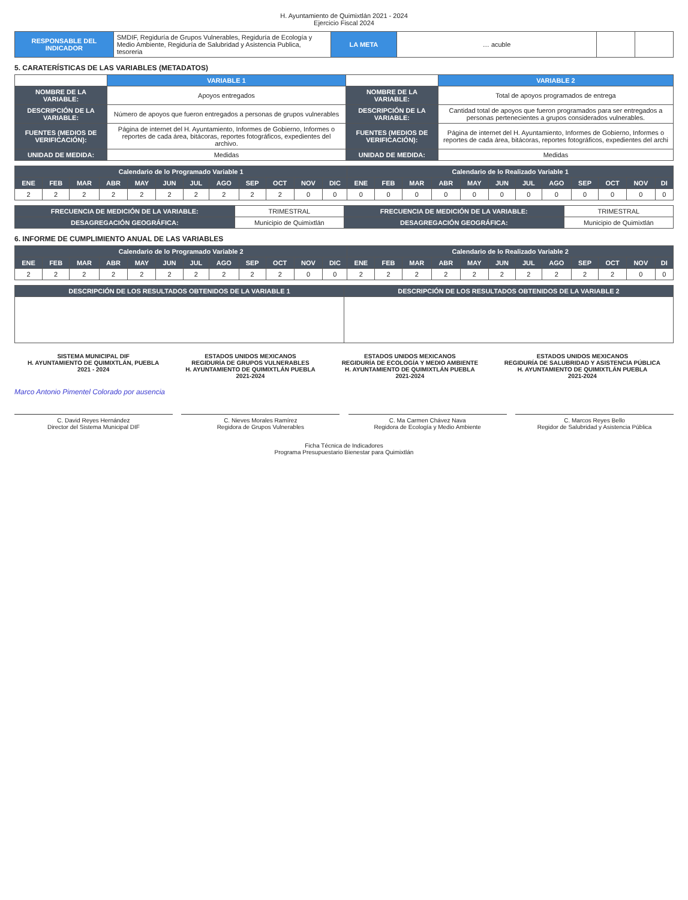H. Ayuntamiento de Quimixtlán 2021 - 2024
Ejercicio Fiscal 2024
| RESPONSABLE DEL INDICADOR | SMDIF, Regiduría de Grupos Vulnerables, Regiduría de Ecología y Medio Ambiente, Regiduría de Salubridad y Asistencia Publica, tesoreria | LA META | … acuble | | |
5. CARATERÍSTICAS DE LAS VARIABLES (METADATOS)
| | VARIABLE 1 | | VARIABLE 2 |
| NOMBRE DE LA VARIABLE: | Apoyos entregados | NOMBRE DE LA VARIABLE: | Total de apoyos programados de entrega |
| DESCRIPCIÓN DE LA VARIABLE: | Número de apoyos que fueron entregados a personas de grupos vulnerables | DESCRIPCIÓN DE LA VARIABLE: | Cantidad total de apoyos que fueron programados para ser entregados a personas pertenecientes a grupos considerados vulnerables. |
| FUENTES (MEDIOS DE VERIFICACIÓN): | Página de internet del H. Ayuntamiento, Informes de Gobierno, Informes o reportes de cada área, bitácoras, reportes fotográficos, expedientes del archivo. | FUENTES (MEDIOS DE VERIFICACIÓN): | Página de internet del H. Ayuntamiento, Informes de Gobierno, Informes o reportes de cada área, bitácoras, reportes fotográficos, expedientes del archi |
| UNIDAD DE MEDIDA: | Medidas | UNIDAD DE MEDIDA: | Medidas |
| Calendario de lo Programado Variable 1 | | | | | | | | | | | | Calendario de lo Realizado Variable 1 | | | | | | | | | | | |
| --- | --- | --- | --- | --- | --- | --- | --- | --- | --- | --- | --- | --- | --- | --- | --- | --- | --- | --- | --- | --- | --- | --- | --- |
| ENE | FEB | MAR | ABR | MAY | JUN | JUL | AGO | SEP | OCT | NOV | DIC | ENE | FEB | MAR | ABR | MAY | JUN | JUL | AGO | SEP | OCT | NOV | DI |
| 2 | 2 | 2 | 2 | 2 | 2 | 2 | 2 | 2 | 2 | 0 | 0 | 0 | 0 | 0 | 0 | 0 | 0 | 0 | 0 | 0 | 0 | 0 | 0 |
| FRECUENCIA DE MEDICIÓN DE LA VARIABLE: | TRIMESTRAL | FRECUENCIA DE MEDICIÓN DE LA VARIABLE: | TRIMESTRAL |
| DESAGREGACIÓN GEOGRÁFICA: | Municipio de Quimixtlán | DESAGREGACIÓN GEOGRÁFICA: | Municipio de Quimixtlán |
6. INFORME DE CUMPLIMIENTO ANUAL DE LAS VARIABLES
| Calendario de lo Programado Variable 2 | | | | | | | | | | | | Calendario de lo Realizado Variable 2 | | | | | | | | | | | |
| --- | --- | --- | --- | --- | --- | --- | --- | --- | --- | --- | --- | --- | --- | --- | --- | --- | --- | --- | --- | --- | --- | --- | --- |
| ENE | FEB | MAR | ABR | MAY | JUN | JUL | AGO | SEP | OCT | NOV | DIC | ENE | FEB | MAR | ABR | MAY | JUN | JUL | AGO | SEP | OCT | NOV | DI |
| 2 | 2 | 2 | 2 | 2 | 2 | 2 | 2 | 2 | 2 | 0 | 0 | 2 | 2 | 2 | 2 | 2 | 2 | 2 | 2 | 2 | 2 | 0 | 0 |
| DESCRIPCIÓN DE LOS RESULTADOS OBTENIDOS DE LA VARIABLE 1 | DESCRIPCIÓN DE LOS RESULTADOS OBTENIDOS DE LA VARIABLE 2 |
SISTEMA MUNICIPAL DIF
H. AYUNTAMIENTO DE QUIMIXTLÁN, PUEBLA
2021 - 2024
ESTADOS UNIDOS MEXICANOS
REGIDURÍA DE GRUPOS VULNERABLES
H. AYUNTAMIENTO DE QUIMIXTLÁN PUEBLA
2021-2024
ESTADOS UNIDOS MEXICANOS
REGIDURÍA DE ECOLOGÍA Y MEDIO AMBIENTE
H. AYUNTAMIENTO DE QUIMIXTLÁN PUEBLA
2021-2024
ESTADOS UNIDOS MEXICANOS
REGIDURÍA DE SALUBRIDAD Y ASISTENCIA PÚBLICA
H. AYUNTAMIENTO DE QUIMIXTLÁN PUEBLA
2021-2024
Marco Antonio Pimentel Colorado por ausencia
C. David Reyes Hernández
Director del Sistema Municipal DIF
C. Nieves Morales Ramírez
Regidora de Grupos Vulnerables
C. Ma Carmen Chávez Nava
Regidora de Ecología y Medio Ambiente
C. Marcos Reyes Bello
Regidor de Salubridad y Asistencia Pública
Ficha Técnica de Indicadores
Programa Presupuestario Bienestar para Quimixtlán